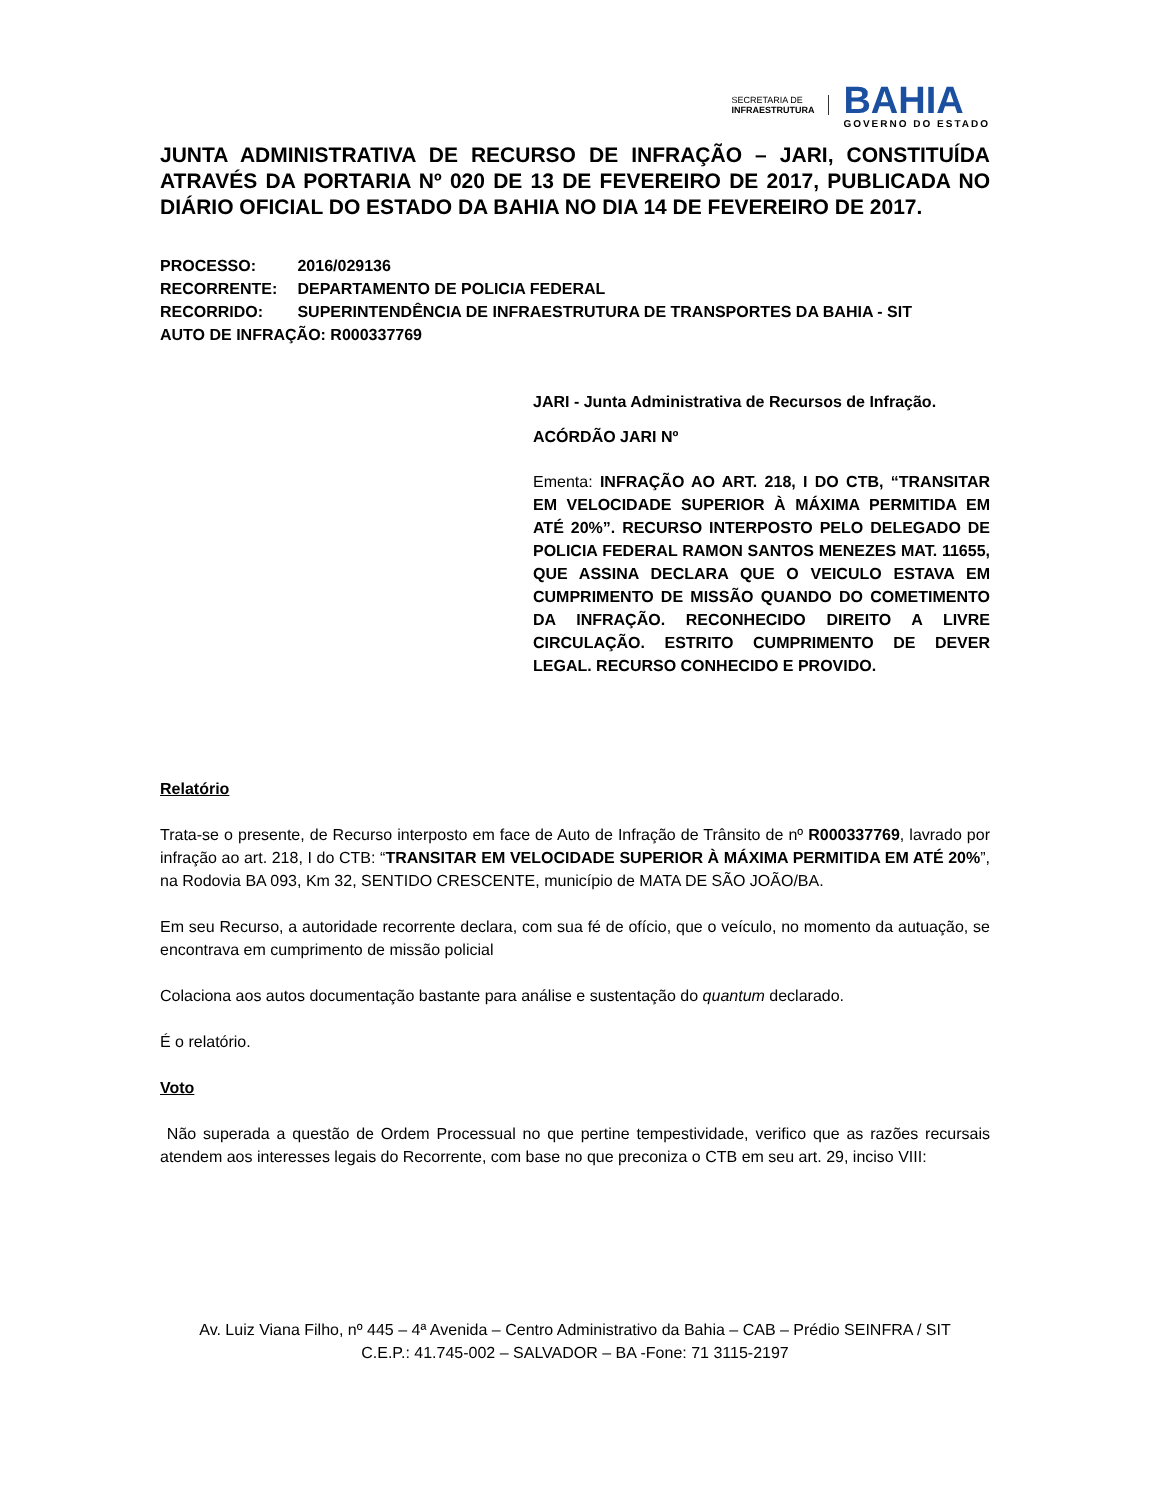SECRETARIA DE
INFRAESTRUTURA
BAHIA
GOVERNO DO ESTADO
JUNTA ADMINISTRATIVA DE RECURSO DE INFRAÇÃO – JARI, CONSTITUÍDA ATRAVÉS DA PORTARIA Nº 020 DE 13 DE FEVEREIRO DE 2017, PUBLICADA NO DIÁRIO OFICIAL DO ESTADO DA BAHIA NO DIA 14 DE FEVEREIRO DE 2017.
PROCESSO: 2016/029136
RECORRENTE: DEPARTAMENTO DE POLICIA FEDERAL
RECORRIDO: SUPERINTENDÊNCIA DE INFRAESTRUTURA DE TRANSPORTES DA BAHIA - SIT
AUTO DE INFRAÇÃO: R000337769
JARI - Junta Administrativa de Recursos de Infração.
ACÓRDÃO JARI Nº
Ementa: INFRAÇÃO AO ART. 218, I DO CTB, “TRANSITAR EM VELOCIDADE SUPERIOR À MÁXIMA PERMITIDA EM ATÉ 20%”. RECURSO INTERPOSTO PELO DELEGADO DE POLICIA FEDERAL RAMON SANTOS MENEZES MAT. 11655, QUE ASSINA DECLARA QUE O VEICULO ESTAVA EM CUMPRIMENTO DE MISSÃO QUANDO DO COMETIMENTO DA INFRAÇÃO. RECONHECIDO DIREITO A LIVRE CIRCULAÇÃO. ESTRITO CUMPRIMENTO DE DEVER LEGAL. RECURSO CONHECIDO E PROVIDO.
Relatório
Trata-se o presente, de Recurso interposto em face de Auto de Infração de Trânsito de nº R000337769, lavrado por infração ao art. 218, I do CTB: “TRANSITAR EM VELOCIDADE SUPERIOR À MÁXIMA PERMITIDA EM ATÉ 20%”, na Rodovia BA 093, Km 32, SENTIDO CRESCENTE, município de MATA DE SÃO JOÃO/BA.
Em seu Recurso, a autoridade recorrente declara, com sua fé de ofício, que o veículo, no momento da autuação, se encontrava em cumprimento de missão policial
Colaciona aos autos documentação bastante para análise e sustentação do quantum declarado.
É o relatório.
Voto
Não superada a questão de Ordem Processual no que pertine tempestividade, verifico que as razões recursais atendem aos interesses legais do Recorrente, com base no que preconiza o CTB em seu art. 29, inciso VIII:
Av. Luiz Viana Filho, nº 445 – 4ª Avenida – Centro Administrativo da Bahia – CAB – Prédio SEINFRA / SIT
C.E.P.: 41.745-002 – SALVADOR – BA -Fone: 71 3115-2197